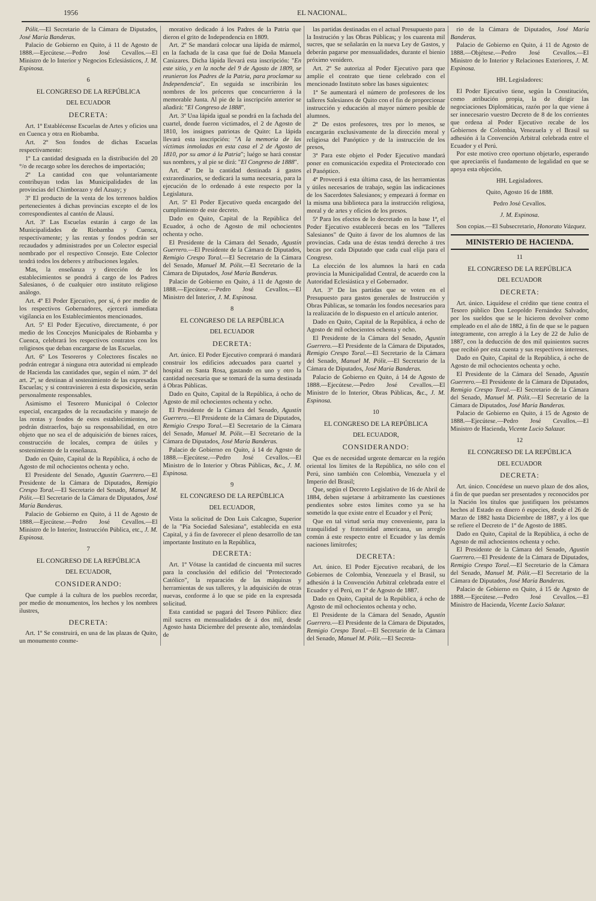1956 EL NACIONAL.
Pólit.—El Secretario de la Cámara de Diputados, José María Banderas.
Palacio de Gobierno en Quito, á 11 de Agosto de 1888.—Ejecútese.—Pedro José Cevallos.—El Ministro de lo Interior y Negocios Eclesiásticos, J. M. Espinosa.
6
EL CONGRESO DE LA REPÚBLICA
DEL ECUADOR
DECRETA:
Art. 1º Establécense Escuelas de Artes y oficios una en Cuenca y otra en Riobamba.
Art. 2º Son fondos de dichas Escuelas respectivamente:
1º La cantidad designada en la distribución del 20 °/o de recargo sobre los derechos de importación;
2º La cantidad con que voluntariamente contribuyan todas las Municipalidades de las provincias del Chimborazo y del Azuay; y
3º El producto de la venta de los terrenos baldíos pertenecientes á dichas provincias excepto el de los correspondientes al cantón de Alausí.
Art. 3º Las Escuelas estarán á cargo de las Municipalidades de Riobamba y Cuenca, respectivamente; y las rentas y fondos podrán ser recaudados y administrados por un Colector especial nombrado por el respectivo Consejo. Este Colector tendrá todos los deberes y atribuciones legales.
Mas, la enseñanza y dirección de los establecimientos se pondrá á cargo de los Padres Salesianos, ó de cualquier otro instituto religioso análogo.
Art. 4º El Poder Ejecutivo, por sí, ó por medio de los respectivos Gobernadores, ejercerá inmediata vigilancia en los Establecimientos mencionados.
Art. 5º El Poder Ejecutivo, directamente, ó por medio de los Concejos Municipales de Riobamba y Cuenca, celebrará los respectivos contratos con los religiosos que deban encargarse de las Escuelas.
Art. 6º Los Tesoreros y Colectores fiscales no podrán entregar á ninguna otra autoridad ni empleado de Hacienda las cantidades que, según el núm. 3º del art. 2º, se destinan al sostenimiento de las expresadas Escuelas; y si contravinieren á esta disposición, serán personalmente responsables.
Asimismo el Tesorero Municipal ó Colector especial, encargados de la recaudación y manejo de las rentas y fondos de estos establecimientos, no podrán distraerlos, bajo su responsabilidad, en otro objeto que no sea el de adquisición de bienes raíces, construcción de locales, compra de útiles y sostenimiento de la enseñanza.
Dado en Quito, Capital de la República, á ocho de Agosto de mil ochocientos ochenta y ocho.
El Presidente del Senado, Agustín Guerrero.—El Presidente de la Cámara de Diputados, Remigio Crespo Toral.—El Secretario del Senado, Manuel M. Pólit.—El Secretario de la Cámara de Diputados, José María Banderas.
Palacio de Gobierno en Quito, á 11 de Agosto de 1888.—Ejecútese.—Pedro José Cevallos.—El Ministro de lo Interior, Instrucción Pública, etc., J. M. Espinosa.
7
EL CONGRESO DE LA REPÚBLICA
DEL ECUADOR,
CONSIDERANDO:
Que cumple á la cultura de los pueblos recordar, por medio de monumentos, los hechos y los nombres ilustres,
DECRETA:
Art. 1º Se construirá, en una de las plazas de Quito, un monumento conme-
morativo dedicado á los Padres de la Patria que dieron el grito de Independencia en 1809.
Art. 2º Se mandará colocar una lápida de mármol, en la fachada de la casa que fué de Doña Manuela Canizares. Dicha lápida llevará esta inscripción: "En este sitio, y en la noche del 9 de Agosto de 1809, se reunieron los Padres de la Patria, para proclamar su Independencia". En seguida se inscribirán los nombres de los próceres que concurrieron á la memorable Junta. Al pie de la inscripción anterior se añadirá: "El Congreso de 1888".
Art. 3º Una lápida igual se pondrá en la fachada del cuartel, donde fueron victimados, el 2 de Agosto de 1810, los insignes patriotas de Quito: La lápida llevará esta inscripción: "A la memoria de las víctimas inmoladas en esta casa el 2 de Agosto de 1810, por su amor á la Patria"; luégo se hará constar sus nombres, y al pie se dirá: "El Congreso de 1888".
Art. 4º De la cantidad destinada á gastos extraordinarios, se dedicará la suma necesaria, para la ejecución de lo ordenado á este respecto por la Legislatura.
Art. 5º El Poder Ejecutivo queda encargado del cumplimiento de este decreto.
Dado en Quito, Capital de la República del Ecuador, á ocho de Agosto de mil ochocientos ochenta y ocho.
El Presidente de la Cámara del Senado, Agustín Guerrero.—El Presidente de la Cámara de Diputados, Remigio Crespo Toral.—El Secretario de la Cámara del Senado, Manuel M. Pólit.—El Secretario de la Cámara de Diputados, José María Banderas.
Palacio de Gobierno en Quito, á 11 de Agosto de 1888.—Ejecútese.—Pedro José Cevallos.—El Ministro del Interior, J. M. Espinosa.
8
EL CONGRESO DE LA REPÚBLICA
DEL ECUADOR
DECRETA:
Art. único. El Poder Ejecutivo comprará ó mandará construir los edificios adecuados para cuartel y hospital en Santa Rosa, gastando en uno y otro la cantidad necesaria que se tomará de la suma destinada á Obras Públicas.
Dado en Quito, Capital de la República, á ocho de Agosto de mil ochocientos ochenta y ocho.
El Presidente de la Cámara del Senado, Agustín Guerrero.—El Presidente de la Cámara de Diputados, Remigio Crespo Toral.—El Secretario de la Cámara del Senado, Manuel M. Pólit.—El Secretario de la Cámara de Diputados, José María Banderas.
Palacio de Gobierno en Quito, á 14 de Agosto de 1888.—Ejecútese.—Pedro José Cevallos.—El Ministro de lo Interior y Obras Públicas, &c., J. M. Espinosa.
9
EL CONGRESO DE LA REPÚBLICA
DEL ECUADOR,
Vista la solicitud de Don Luis Calcagno, Superior de la "Pía Sociedad Salesiana", establecida en esta Capital, y á fin de favorecer el pleno desarrollo de tan importante Instituto en la República,
DECRETA:
Art. 1º Vótase la cantidad de cincuenta mil sucres para la conclusión del edificio del "Protectorado Católico", la reparación de las máquinas y herramientas de sus talleres, y la adquisición de otras nuevas, conforme á lo que se pide en la expresada solicitud.
Esta cantidad se pagará del Tesoro Público: diez mil sucres en mensualidades de á dos mil, desde Agosto hasta Diciembre del presente año, tomándolas de
las partidas destinadas en el actual Presupuesto para la Instrución y las Obras Públicas; y los cuarenta mil sucres, que se señalarán en la nueva Ley de Gastos, y deberán pagarse por mensualidades, durante el bienio próximo venidero.
Art. 2º Se autoriza al Poder Ejecutivo para que amplíe el contrato que tiene celebrado con el mencionado Instituto sobre las bases siguientes:
1ª Se aumentará el número de profesores de los talleres Salesianos de Quito con el fin de proporcionar instrucción y educación al mayor número posible de alumnos.
2ª De estos profesores, tres por lo menos, se encargarán exclusivamente de la dirección moral y religiosa del Panóptico y de la instrucción de los presos,
3ª Para este objeto el Poder Ejecutivo mandará poner en comunicación expedita el Protectorado con el Panóptico.
4ª Proveerá á esta última casa, de las herramientas y útiles necesarios de trabajo, según las indicaciones de los Sacerdotes Salesianos; y empezará á formar en la misma una biblioteca para la instrucción religiosa, moral y de artes y oficios de los presos.
5ª Para los efectos de lo decretado en la base 1ª, el Poder Ejecutivo establecerá becas en los "Talleres Salesianos" de Quito á favor de los alumnos de las provincias. Cada una de éstas tendrá derecho á tres becas por cada Diputado que cada cual elija para el Congreso.
La elección de los alumnos la hará en cada provincia la Municipalidad Central, de acuerdo con la Autoridad Eclesiástica y el Gobernador.
Art. 3º De las partidas que se voten en el Presupuesto para gastos generales de Instrucción y Obras Públicas, se tomarán los fondos necesarios para la realización de lo dispuesto en el artículo anterior.
Dado en Quito, Capital de la República, á ocho de Agosto de mil ochocientos ochenta y ocho.
El Presidente de la Cámara del Senado, Agustín Guerrero.—El Presidente de la Cámara de Diputados, Remigio Crespo Toral.—El Secretario de la Cámara del Senado, Manuel M. Pólit.—El Secretario de la Cámara de Diputados, José María Banderas.
Palacio de Gobierno en Quito, á 14 de Agosto de 1888.—Ejecútese.—Pedro José Cevallos.—El Ministro de lo Interior, Obras Públicas, &c., J. M. Espinosa.
10
EL CONGRESO DE LA REPÚBLICA
DEL ECUADOR,
CONSIDERANDO:
Que es de necesidad urgente demarcar en la región oriental los límites de la República, no sólo con el Perú, sino también con Colombia, Venezuela y el Imperio del Brasil;
Que, según el Decreto Legislativo de 16 de Abril de 1884, deben sujetarse á arbitramento las cuestiones pendientes sobre estos límites como ya se ha sometido la que existe entre el Ecuador y el Perú;
Que en tal virtud sería muy conveniente, para la tranquilidad y fraternidad americana, un arreglo común á este respecto entre el Ecuador y las demás naciones limítrofes;
DECRETA:
Art. único. El Poder Ejecutivo recabará, de los Gobiernos de Colombia, Venezuela y el Brasil, su adhesión á la Convención Arbitral celebrada entre el Ecuador y el Perú, en 1º de Agosto de 1887.
Dado en Quito, Capital de la República, á ocho de Agosto de mil ochocientos ochenta y ocho.
El Presidente de la Cámara del Senado, Agustín Guerrero.—El Presidente de la Cámara de Diputados, Remigio Crespo Toral.—El Secretario de la Cámara del Senado, Manuel M. Pólit.—El Secreta-
rio de la Cámara de Diputados, José María Banderas.
Palacio de Gobierno en Quito, á 11 de Agosto de 1888.—Objétese.—Pedro José Cevallos.—El Ministro de lo Interior y Relaciones Exteriores, J. M. Espinosa.
HH. Legisladores:
El Poder Ejecutivo tiene, según la Constitución, como atribución propia, la de dirigir las negociaciones Diplomáticas, razón por la que viene á ser innecesario vuestro Decreto de 8 de los corrientes que ordena al Poder Ejecutivo recabe de los Gobiernos de Colombia, Venezuela y el Brasil su adhesión á la Convención Arbitral celebrada entre el Ecuador y el Perú.
Por este motivo creo oportuno objetarlo, esperando que apreciaréis el fundamento de legalidad en que se apoya esta objeción.
HH. Legisladores.
Quito, Agosto 16 de 1888.
Pedro José Cevallos.
J. M. Espinosa.
Son copias.—El Subsecretario, Honorato Vázquez.
MINISTERIO DE HACIENDA.
11
EL CONGRESO DE LA REPÚBLICA
DEL ECUADOR
DECRETA:
Art. único. Liquídese el crédito que tiene contra el Tesoro público Don Leopoldo Fernández Salvador, por los sueldos que se le hicieron devolver como empleado en el año de 1882, á fin de que se le paguen íntegramente, con arreglo á la Ley de 22 de Julio de 1887, con la deducción de dos mil quinientos sucres que recibió por esta cuenta y sus respectivos intereses.
Dado en Quito, Capital de la República, á ocho de Agosto de mil ochocientos ochenta y ocho.
El Presidente de la Cámara del Senado, Agustín Guerrero.—El Presidente de la Cámara de Diputados, Remigio Crespo Toral.—El Secretario de la Cámara del Senado, Manuel M. Pólit.—El Secretario de la Cámara de Diputados, José María Banderas.
Palacio de Gobierno en Quito, á 15 de Agosto de 1888.—Ejecútese.—Pedro José Cevallos.—El Ministro de Hacienda, Vicente Lucio Salazar.
12
EL CONGRESO DE LA REPÚBLICA
DEL ECUADOR
DECRETA:
Art. único. Concédese un nuevo plazo de dos años, á fin de que puedan ser presentados y reconocidos por la Nación los títulos que justifiquen los préstamos hechos al Estado en dinero ó especies, desde el 26 de Marzo de 1882 hasta Diciembre de 1887, y á los que se refiere el Decreto de 1º de Agosto de 1885.
Dado en Quito, Capital de la República, á ocho de Agosto de mil achocientos ochenta y ocho.
El Presidente de la Cámara del Senado, Agustín Guerrero.—El Presidente de la Cámara de Diputados, Remigio Crespo Toral.—El Secretario de la Cámara del Senado, Manuel M. Pólit.—El Secretario de la Cámara de Diputados, José María Banderas.
Palacio de Gobierno en Quito, á 15 de Agosto de 1888.—Ejecútese.—Pedro José Cevallos.—El Ministro de Hacienda, Vicente Lucio Salazar.